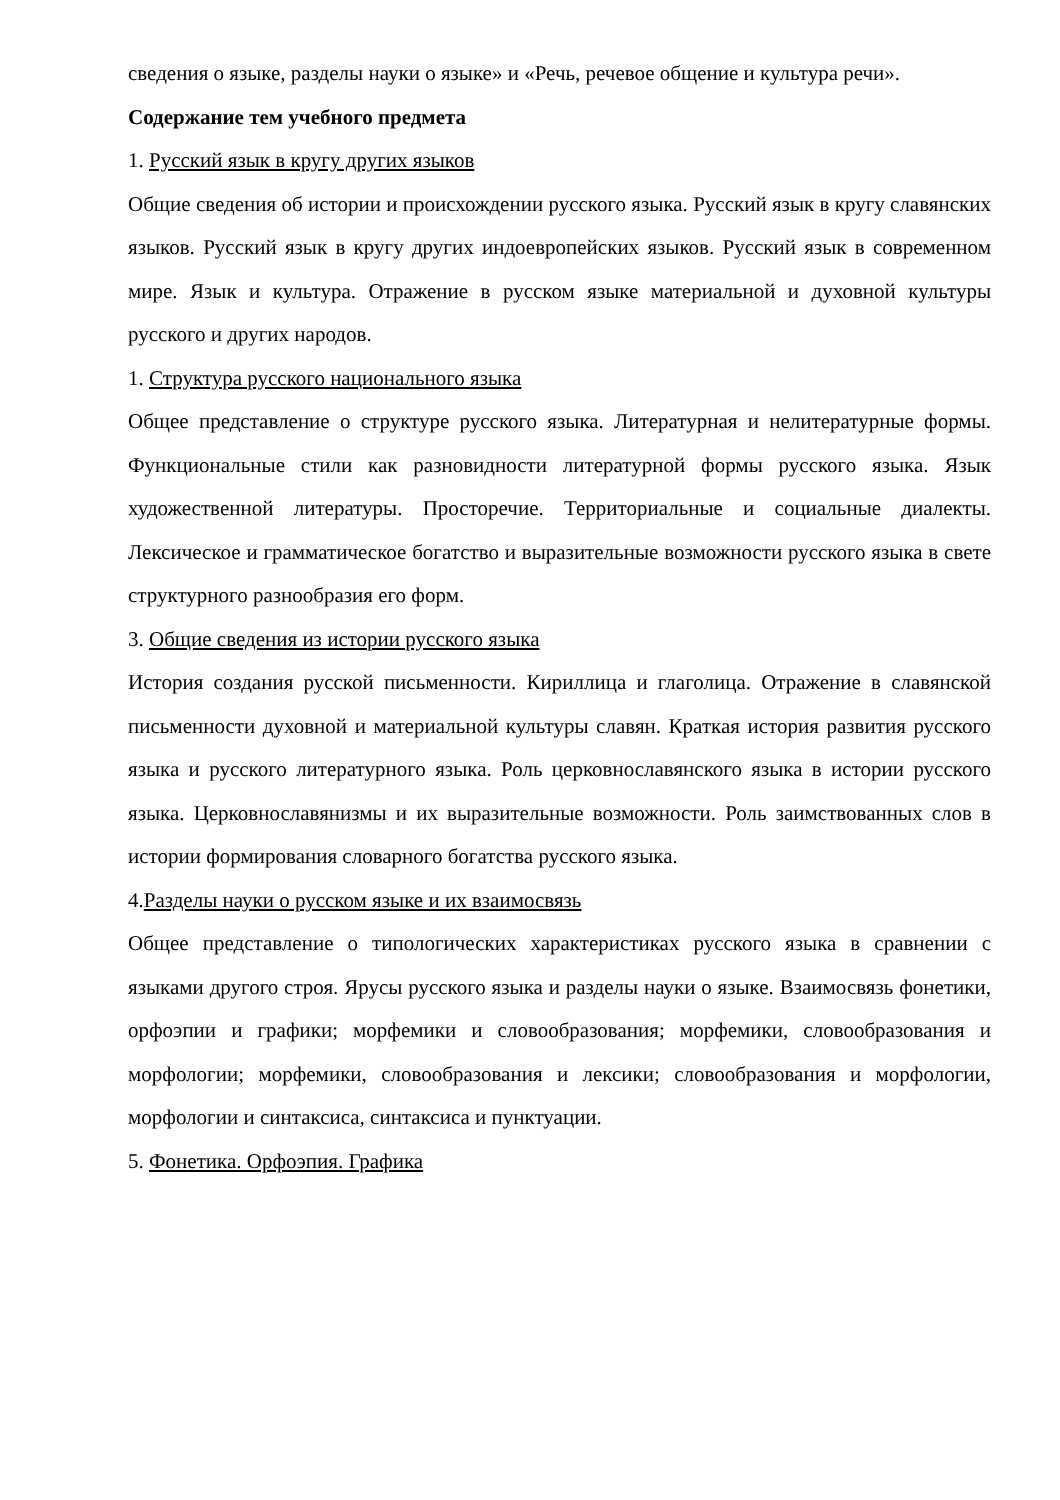сведения о языке, разделы науки о языке» и «Речь, речевое общение и культура речи».
Содержание тем учебного предмета
1. Русский язык в кругу других языков
Общие сведения об истории и происхождении русского языка. Русский язык в кругу славянских языков. Русский язык в кругу других индоевропейских языков. Русский язык в современном мире. Язык и культура. Отражение в русском языке материальной и духовной культуры русского и других народов.
1. Структура русского национального языка
Общее представление о структуре русского языка. Литературная и нелитературные формы. Функциональные стили как разновидности литературной формы русского языка. Язык художественной литературы. Просторечие. Территориальные и социальные диалекты. Лексическое и грамматическое богатство и выразительные возможности русского языка в свете структурного разнообразия его форм.
3. Общие сведения из истории русского языка
История создания русской письменности. Кириллица и глаголица. Отражение в славянской письменности духовной и материальной культуры славян. Краткая история развития русского языка и русского литературного языка. Роль церковнославянского языка в истории русского языка. Церковнославянизмы и их выразительные возможности. Роль заимствованных слов в истории формирования словарного богатства русского языка.
4.Разделы науки о русском языке и их взаимосвязь
Общее представление о типологических характеристиках русского языка в сравнении с языками другого строя. Ярусы русского языка и разделы науки о языке. Взаимосвязь фонетики, орфоэпии и графики; морфемики и словообразования; морфемики, словообразования и морфологии; морфемики, словообразования и лексики; словообразования и морфологии, морфологии и синтаксиса, синтаксиса и пунктуации.
5. Фонетика. Орфоэпия. Графика